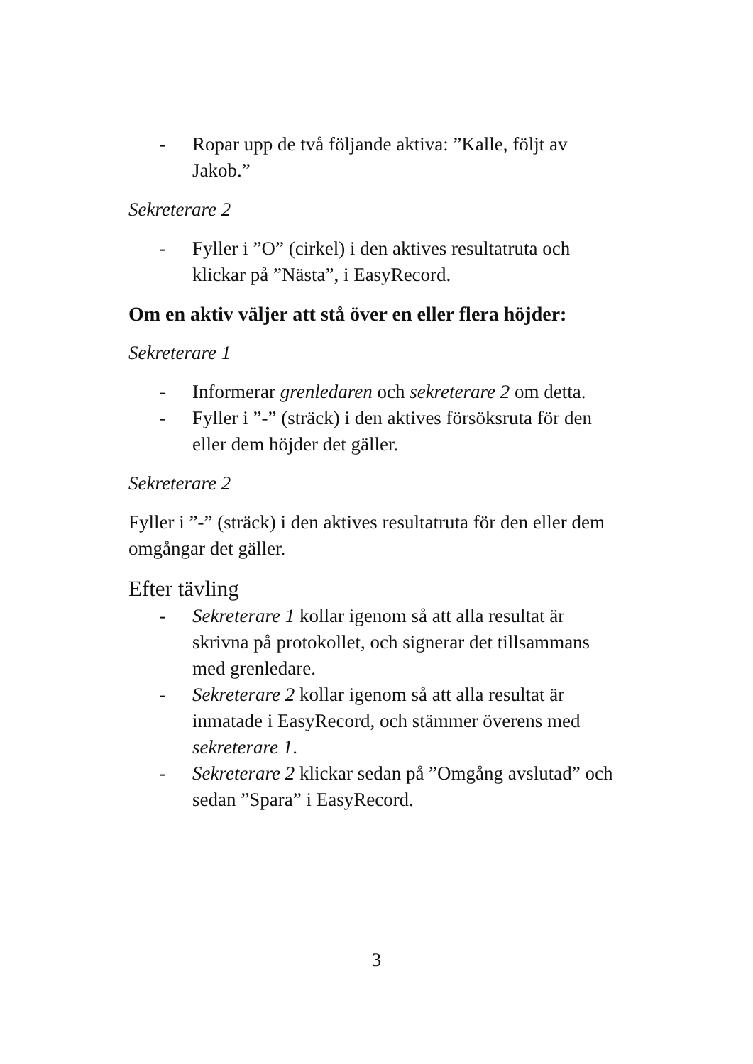- Ropar upp de två följande aktiva: ”Kalle, följt av Jakob.”
Sekreterare 2
- Fyller i ”O” (cirkel) i den aktives resultatruta och klickar på ”Nästa”, i EasyRecord.
Om en aktiv väljer att stå över en eller flera höjder:
Sekreterare 1
- Informerar grenledaren och sekreterare 2 om detta.
- Fyller i ”-” (sträck) i den aktives försöksruta för den eller dem höjder det gäller.
Sekreterare 2
Fyller i ”-” (sträck) i den aktives resultatruta för den eller dem omgångar det gäller.
Efter tävling
- Sekreterare 1 kollar igenom så att alla resultat är skrivna på protokollet, och signerar det tillsammans med grenledare.
- Sekreterare 2 kollar igenom så att alla resultat är inmatade i EasyRecord, och stämmer överens med sekreterare 1.
- Sekreterare 2 klickar sedan på ”Omgång avslutad” och sedan ”Spara” i EasyRecord.
3